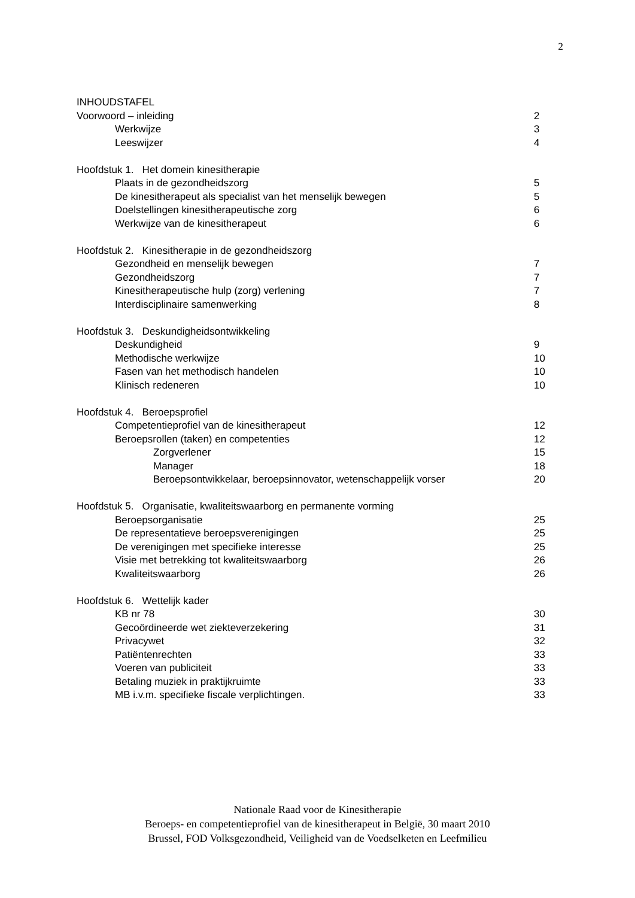2
INHOUDSTAFEL
Voorwoord – inleiding 2
Werkwijze 3
Leeswijzer 4
Hoofdstuk 1. Het domein kinesitherapie
Plaats in de gezondheidszorg 5
De kinesitherapeut als specialist van het menselijk bewegen 5
Doelstellingen kinesitherapeutische zorg 6
Werkwijze van de kinesitherapeut 6
Hoofdstuk 2. Kinesitherapie in de gezondheidszorg
Gezondheid en menselijk bewegen 7
Gezondheidszorg 7
Kinesitherapeutische hulp (zorg) verlening 7
Interdisciplinaire samenwerking 8
Hoofdstuk 3. Deskundigheidsontwikkeling
Deskundigheid 9
Methodische werkwijze 10
Fasen van het methodisch handelen 10
Klinisch redeneren 10
Hoofdstuk 4. Beroepsprofiel
Competentieprofiel van de kinesitherapeut 12
Beroepsrollen (taken) en competenties 12
Zorgverlener 15
Manager 18
Beroepsontwikkelaar, beroepsinnovator, wetenschappelijk vorser 20
Hoofdstuk 5. Organisatie, kwaliteitswaarborg en permanente vorming
Beroepsorganisatie 25
De representatieve beroepsverenigingen 25
De verenigingen met specifieke interesse 25
Visie met betrekking tot kwaliteitswaarborg 26
Kwaliteitswaarborg 26
Hoofdstuk 6. Wettelijk kader
KB nr 78 30
Gecoördineerde wet ziekteverzekering 31
Privacywet 32
Patiëntenrechten 33
Voeren van publiciteit 33
Betaling muziek in praktijkruimte 33
MB i.v.m. specifieke fiscale verplichtingen. 33
Nationale Raad voor de Kinesitherapie
Beroeps- en competentieprofiel van de kinesitherapeut in België, 30 maart 2010
Brussel, FOD Volksgezondheid, Veiligheid van de Voedselketen en Leefmilieu